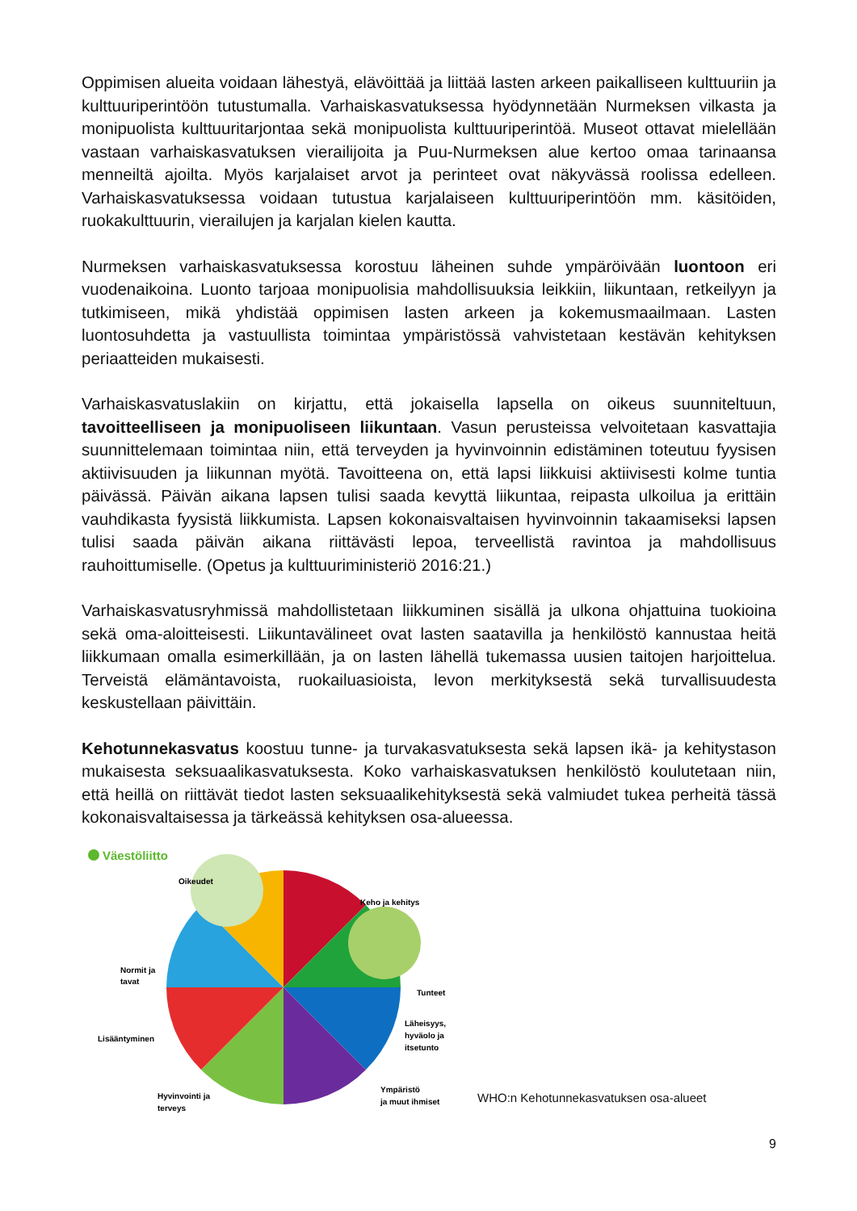Oppimisen alueita voidaan lähestyä, elävöittää ja liittää lasten arkeen paikalliseen kulttuuriin ja kulttuuriperintöön tutustumalla. Varhaiskasvatuksessa hyödynnetään Nurmeksen vilkasta ja monipuolista kulttuuritarjontaa sekä monipuolista kulttuuriperintöä. Museot ottavat mielellään vastaan varhaiskasvatuksen vierailijoita ja Puu-Nurmeksen alue kertoo omaa tarinaansa menneiltä ajoilta. Myös karjalaiset arvot ja perinteet ovat näkyvässä roolissa edelleen. Varhaiskasvatuksessa voidaan tutustua karjalaiseen kulttuuriperintöön mm. käsitöiden, ruokakulttuurin, vierailujen ja karjalan kielen kautta.
Nurmeksen varhaiskasvatuksessa korostuu läheinen suhde ympäröivään luontoon eri vuodenaikoina. Luonto tarjoaa monipuolisia mahdollisuuksia leikkiin, liikuntaan, retkeilyyn ja tutkimiseen, mikä yhdistää oppimisen lasten arkeen ja kokemusmaailmaan. Lasten luontosuhdetta ja vastuullista toimintaa ympäristössä vahvistetaan kestävän kehityksen periaatteiden mukaisesti.
Varhaiskasvatuslakiin on kirjattu, että jokaisella lapsella on oikeus suunniteltuun, tavoitteelliseen ja monipuoliseen liikuntaan. Vasun perusteissa velvoitetaan kasvattajia suunnittelemaan toimintaa niin, että terveyden ja hyvinvoinnin edistäminen toteutuu fyysisen aktiivisuuden ja liikunnan myötä. Tavoitteena on, että lapsi liikkuisi aktiivisesti kolme tuntia päivässä. Päivän aikana lapsen tulisi saada kevyttä liikuntaa, reipasta ulkoilua ja erittäin vauhdikasta fyysistä liikkumista. Lapsen kokonaisvaltaisen hyvinvoinnin takaamiseksi lapsen tulisi saada päivän aikana riittävästi lepoa, terveellistä ravintoa ja mahdollisuus rauhoittumiselle. (Opetus ja kulttuuriministeriö 2016:21.)
Varhaiskasvatusryhmissä mahdollistetaan liikkuminen sisällä ja ulkona ohjattuina tuokioina sekä oma-aloitteisesti. Liikuntavälineet ovat lasten saatavilla ja henkilöstö kannustaa heitä liikkumaan omalla esimerkillään, ja on lasten lähellä tukemassa uusien taitojen harjoittelua. Terveistä elämäntavoista, ruokailuasioista, levon merkityksestä sekä turvallisuudesta keskustellaan päivittäin.
Kehotunnekasvatus koostuu tunne- ja turvakasvatuksesta sekä lapsen ikä- ja kehitystason mukaisesta seksuaalikasvatuksesta. Koko varhaiskasvatuksen henkilöstö koulutetaan niin, että heillä on riittävät tiedot lasten seksuaalikehityksestä sekä valmiudet tukea perheitä tässä kokonaisvaltaisessa ja tärkeässä kehityksen osa-alueessa.
Väestöliitto
Oikeudet
Keho ja kehitys
Normit ja
tavat
Tunteet
Lisääntyminen
Läheisyys,
hyväolo ja
itsetunto
Hyvinvointi ja
terveys
Ympäristö
ja muut ihmiset
WHO:n Kehotunnekasvatuksen osa-alueet
9